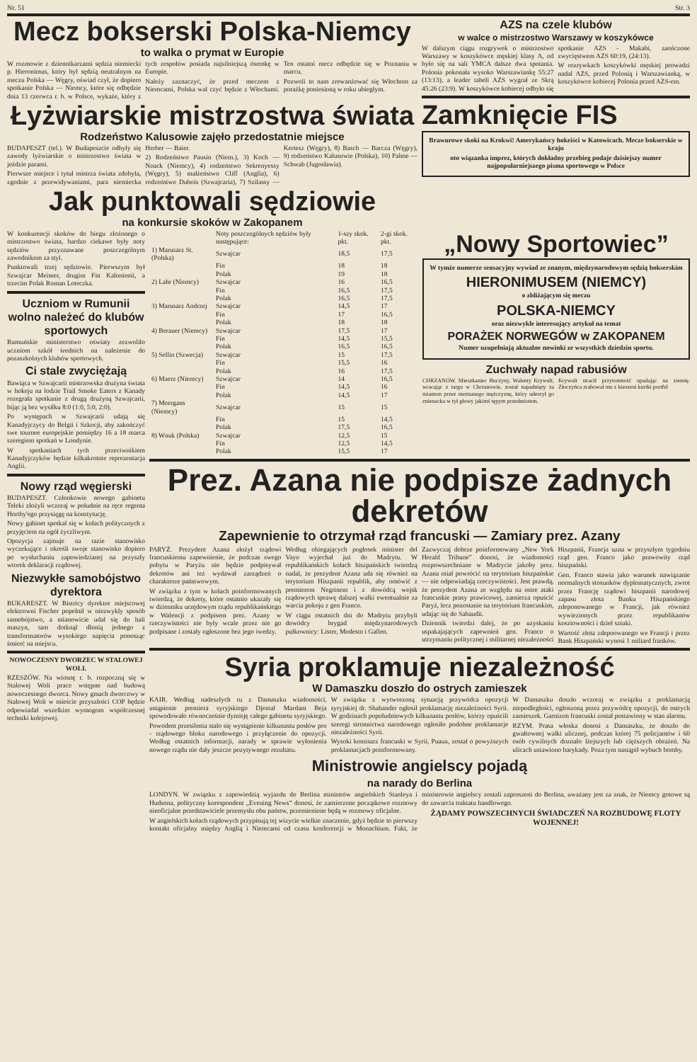Nr. 51 Str. 3
Mecz bokserski Polska-Niemcy
to walka o prymat w Europie
W rozmowie z dziennikarzami sędzia niemiecki p. Hieronimus, który był sędzią neutralnym na meczu Polska — Węgry, oświad czył, że dopiero spotkanie Polska — Niemcy, które się odbędzie dnia 13 czerwca r. b. w Polsce, wykaże, który z tych zespołów posiada najsilniejszą ósemkę w Europie.
Należy zaznaczyć, że przed meczem z Niemcami, Polska wal czyć będzie z Włochami. Ten ostatni mecz odbędzie się w Poznaniu w marcu.
Pozwoli to nam zrewanżować się Włochom za porażkę poniesioną w roku ubiegłym.
Łyżwiarskie mistrzostwa świata
Rodzeństwo Kalusowie zajęło przedostatnie miejsce
BUDAPESZT (tel.). W Budapeszcie odbyły się zawody łyżwiarskie o mistrzostwo świata w jeździe parami.
Pierwsze miejsce i tytuł mistrza świata zdobyła, zgodnie z przewidywaniami, para niemiecka Herber — Baier.
2) Rodzeństwo Pausin (Niem.), 3) Koch — Noack (Niemcy), 4) rodzeństwo Sekrenyessy (Węgry), 5) małżeństwo Cliff (Anglia), 6) rodzeństwo Dubois (Szwajcaria), 7) Szilassy — Kertesz (Węgry), 8) Basch — Barcza (Węgry), 9) rodzeństwo Kalusowie (Polska), 10) Palme — Schwab (Jugosławia).
Jak punktowali sędziowie
na konkursie skoków w Zakopanem
AZS na czele klubów
w walce o mistrzostwo Warszawy w koszykówce
W dalszym ciągu rozgrywek o mistrzostwo Warszawy w koszykówce męskiej klasy A, od było się na sali YMCA dalsze dwa spotania. Polonia pokonała wysoko Warszawiankę 55:27 (13:13), a leader tabeli AZS wygrał ze Skrą 45:26 (23:9). W koszykówce kobiecej odbyło się spotkanie AZS - Makabi, zaończone zwycięstwem AZS 60:19, (24:13).
W rozrywkach koszykówki męskiej prowadzi nadal AZS, przed Polonią i Warszawianką, w koszykówce kobiecej Polonia przed AZS-em.
Zamknięcie FIS
Brawurowe skoki na Krokwi! Amerykańscy hokeiści w Katowicach. Mecze bokserskie w kraju
oto wiązanka imprez, których dokładny przebieg podaje dzisiejszy numer najpopularniejszego pisma sportowego w Polsce
W konkurencji skoków do biegu złożonego o mistrzostwo świata, bardzo ciekawe były noty sędziów przyznawane poszczególnym zawodnikom za styl.
Punktowali trzej sędziowie. Pierwszym był Szwajcar Meisser, drugim Fin Kalonienii, a trzecim Polak Roman Loteczka.
Uczniom w Rumunii wolno należeć do klubów sportowych
Rumuńskie ministerstwo oświaty zezwoliło uczniom szkół średnich na należenie do pozaszkolnych klubów sportowych.
Ci stale zwyciężają
Bawiąca w Szwajcarii mistrzowska drużyna świata w hokeju na lodzie Trail Smoke Eaters z Kanady rozegrała spotkanie z drugą drużyną Szwajcarii, bijąc ją bez wysiłku 8:0 (1:0, 5:0, 2:0).
Po występach w Szwajcarii udają się Kanadyjczycy do Belgii i Szkocji, aby zakończyć swe tournee europejskie pomiędzy 16 a 18 marca szeregiem spotkań w Londynie.
W spotkaniach tych przeciwnikiem Kanadyjczyków będzie kilkakrotnie reprezentacja Anglii.
Nowy rząd węgierski
BUDAPESZT. Członkowie nowego gabinetu Teleki złożyli wczoraj w południe na ręce regenta Horthy'ego przysięgę na konstytucję.
Nowy gabinet spotkał się w kołach politycznych z przyjęciem na ogół życzliwym.
Opozycja zajmuje na razie stanowisko wyczekujące i określi swoje stanowisko dopiero po wysłuchaniu zapowiedzianej na przyszły wtorek deklaracji rządowej.
Niezwykłe samobójstwo dyrektora
BUKARESZT. W Bistricy dyrektor miejscowej elektrowni Fischer popełnił w niezwykły sposób samobójstwo, a mianowicie udał się do hali maszyn, tam dotknął dłonią jednego z transformatorów wysokiego napięcia ponosząc śmierć na miejscu.
NOWOCZESNY DWORZEC W STALOWEJ WOLI.
RZESZÓW. Na wiosnę r. b. rozpoczną się w Stalowej Woli prace wstępne nad budową nowoczesnego dworca. Nowy gmach dworcowy w Stalowej Woli w mieście przyszłości COP będzie odpowiadał wszelkim wymogom współczesnej techniki kolejowej.
| | Noty poszczególnych sędziów były następujące: | 1-szy skok. pkt. | 2-gi skok. pkt. |
| --- | --- | --- | --- |
| 1) Marusarz St. (Polska) | Szwajcar | 18,5 | 17,5 |
| | Fin | 18 | 18 |
| | Polak | 19 | 18 |
| 2) Lahr (Niemcy) | Szwajcar | 16 | 16,5 |
| | Fin | 16,5 | 17,5 |
| | Polak | 16,5 | 17,5 |
| 3) Marusarz Andrzej | Szwajcar | 14,5 | 17 |
| | Fin | 17 | 16,5 |
| | Polak | 18 | 18 |
| 4) Berauer (Niemcy) | Szwajcar | 17,5 | 17 |
| | Fin | 14,5 | 15,5 |
| | Polak | 16,5 | 16,5 |
| 5) Sellin (Szwecja) | Szwajcar | 15 | 17,5 |
| | Fin | 15,5 | 16 |
| | Polak | 16 | 17,5 |
| 6) Maerz (Niemcy) | Szwajcar | 14 | 16,5 |
| | Fin | 14,5 | 16 |
| | Polak | 14,5 | 17 |
| 7) Meergans (Niemcy) | Szwajcar | 15 | 15 |
| | Fin | 15 | 14,5 |
| | Polak | 17,5 | 16,5 |
| 8) Wnuk (Polska) | Szwajcar | 12,5 | 15 |
| | Fin | 12,5 | 14,5 |
| | Polak | 15,5 | 17 |
„Nowy Sportowiec”
W tymże numerze sensacyjny wywiad ze znanym, międzynarodowym sędzią bokserskim
HIERONIMUSEM (NIEMCY)
o zbliżającym się meczu
POLSKA-NIEMCY
oraz niezwykle interesujący artykuł na temat
PORAŻEK NORWEGÓW w ZAKOPANEM
Numer uzupełniają aktualne nowinki ze wszystkich dziedzin sportu.
Zuchwały napad rabusiów
CHRZANÓW. Mieszkaniec Buczyny, Walenty Krywult, wracając z targu w Chrzanowie, został napadnięty za miastem przez nieznanego mężczyznę, który uderzył go znienacka w tył głowy jakimś tępym przedmiotem.
Krywult stracił przytomność upadając na ziemię. Złoczyńca zrabował mu z kieszeni kurtki portfel
Prez. Azana nie podpisze żadnych dekretów
Zapewnienie to otrzymał rząd francuski — Zamiary prez. Azany
PARYŻ. Prezydent Azana złożył rządowi francuskiemu zapewnienie, że podczas swego pobytu w Paryżu nie będzie podpisywał dekretów ani też wydawał zarządzeń o charakterze państwowym.
W związku z tym w kołach poinformowanych twierdzą, że dekrety, które ostatnio ukazały się w dzienniku urzędowym rządu republikańskiego w Walencji z podpisem prez. Azany w rzeczywistości nie były wcale przez nie go podpisane i zostały ogłoszone bez jego iwedzy.
Według obiegających pogłosek minister del Vayo wyjechał już do Madrytu. W republikańskich kołach hiszpańskich twierdzą nadal, że prezydent Azana uda się również na terytorium Hiszpanii republik, aby omówić z premierem Negrinem i z dowódcą wojsk rządowych sprawę dalszej walki ewentualnie za warcia pokoju z gen Franco.
W ciągu ostatnich dni do Madrytu przybyli dowódcy brygad międzynarodowych pułkownicy: Lister, Modesto i Gallen.
Zazwyczaj dobrze poinformowany „New York Herald Tribune” donosi, że wiadomości rozpowszechniane w Madrycie jakoby prez. Azana miał powrócić na terytorium hiszpańskie — nie odpowiadają rzeczywistości. Jest prawdą, że prezydent Azana ze względu na ostre ataki francuskie prasy prawicowej, zamierza opuścić Paryż, lecz pozostanie na terytorium francuskim, udając się do Sabaudii.
Dziennik twierdzi dalej, że po uzyskaniu uspakajających zapewnień gen. Franco o utrzymaniu politycznej i militarnej niezależności Hiszpanii, Francja uzna w przyszłym tygodniu rząd gen. Franco jako prawowity rząd hiszpański.
Gen. Franco stawia jako warunek nawiązanie normalnych stosunków dyplomatycznych, zwrot przez Francję rządowi hiszpanii narodowej zapasu złota Banku Hiszpańskiego zdeponowanego w Francji, jak również wywiezionych przez republikanów kosztowności i dzieł sztuki.
Wartość złota zdepoowanego we Francji i przez Bank Hiszpański wynosi 1 miliard franków.
Syria proklamuje niezależność
W Damaszku doszło do ostrych zamieszek
KAIR. Według nadeszłych tu z Damaszku wiadomości, ustąpienie premiera syryjskiego Djemal Mardam Beja spowodowało równocześnie dymisję całego gabinetu syryjskiego.
Powodem przesilenia stało się wystąpienie kilkunastu posłów pro - rządowego bloku narodowego i przyłączenie do opozycji. Według ostatnich informacji, narady w sprawie wyłonienia nowego rządu nie dały jeszcze pozytywnego rezultatu.
W związku z wytworzoną sytuacją przywódca opozycji syryjskiej dr. Shabander ogłosił proklamację niezależności Syrii. W godzinach popołudniowych kilkunastu posłów, którzy opuścili szeregi stronnictwa narodowego ogłosiło podobne proklamacje niezależności Syrii.
Wysoki komisarz francuski w Syrii, Puaux, został o powyższych proklamacjach poinformowany.
W Damaszku doszło wczoraj w związku z proklamacją niepodległości, ogłoszoną przez przywódcę opozycji, do ostrych zamieszek. Garnizon francuski został postawiony w stan alarmu.
RZYM. Prasa włoska donosi z Damaszku, że doszło do gwałtownej walki ulicznej, podczas której 75 policjantów i 60 osób cywilnych doznało lżejszych lub cięższych obrażeń. Na ulicach ustawiono barykady. Poza tym nastąpił wybuch bomby.
Ministrowie angielscy pojadą
na narady do Berlina
LONDYN. W związku z zapowiedzią wyjazdu do Berlina ministrów angielskich Stanleya i Hudsona, polityczny korespondent „Evening News” donosi, że zamierzone początkowo rozmowy nieoficjalne przedstawiciele przemysłu obu państw, przemienione będą w rozmowy oficjalne.
W angielskich kołach rządowych przypisują tej wizycie wielkie znaczenie, gdyż będzie to pierwszy kontakt oficjalny między Anglią i Niemcami od czasu konferencji w Monachium. Fakt, że ministrowie angielscy zostali zaproszeni do Berlina, uważany jest za znak, że Niemcy gotowe są do zawarcia traktatu handlowego.
ŻĄDAMY POWSZECHNYCH ŚWIADCZEŃ NA ROZBUDOWĘ FLOTY WOJENNEJ!